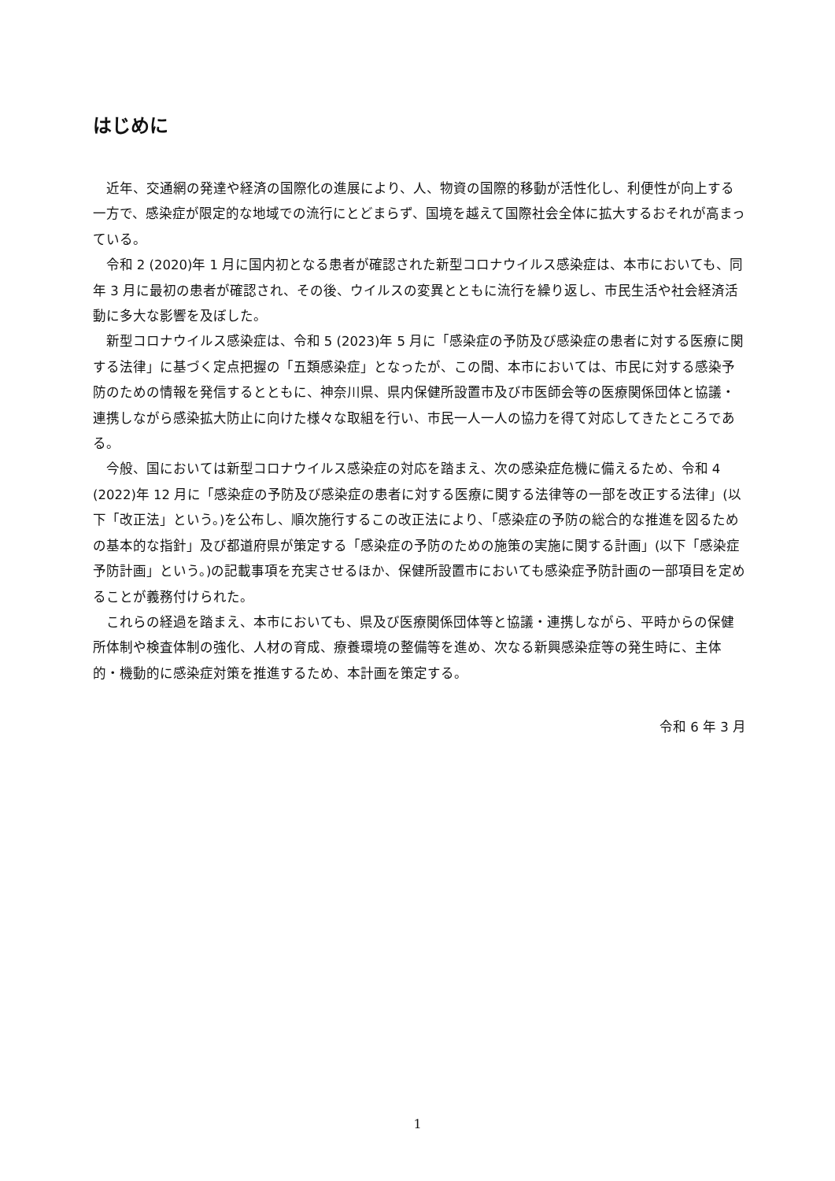はじめに
近年、交通網の発達や経済の国際化の進展により、人、物資の国際的移動が活性化し、利便性が向上する一方で、感染症が限定的な地域での流行にとどまらず、国境を越えて国際社会全体に拡大するおそれが高まっている。
令和 2 (2020)年 1 月に国内初となる患者が確認された新型コロナウイルス感染症は、本市においても、同年 3 月に最初の患者が確認され、その後、ウイルスの変異とともに流行を繰り返し、市民生活や社会経済活動に多大な影響を及ぼした。
新型コロナウイルス感染症は、令和 5 (2023)年 5 月に「感染症の予防及び感染症の患者に対する医療に関する法律」に基づく定点把握の「五類感染症」となったが、この間、本市においては、市民に対する感染予防のための情報を発信するとともに、神奈川県、県内保健所設置市及び市医師会等の医療関係団体と協議・連携しながら感染拡大防止に向けた様々な取組を行い、市民一人一人の協力を得て対応してきたところである。
今般、国においては新型コロナウイルス感染症の対応を踏まえ、次の感染症危機に備えるため、令和 4 (2022)年 12 月に「感染症の予防及び感染症の患者に対する医療に関する法律等の一部を改正する法律」(以下「改正法」という。)を公布し、順次施行するこの改正法により、「感染症の予防の総合的な推進を図るための基本的な指針」及び都道府県が策定する「感染症の予防のための施策の実施に関する計画」(以下「感染症予防計画」という。)の記載事項を充実させるほか、保健所設置市においても感染症予防計画の一部項目を定めることが義務付けられた。
これらの経過を踏まえ、本市においても、県及び医療関係団体等と協議・連携しながら、平時からの保健所体制や検査体制の強化、人材の育成、療養環境の整備等を進め、次なる新興感染症等の発生時に、主体的・機動的に感染症対策を推進するため、本計画を策定する。
令和 6 年 3 月
1